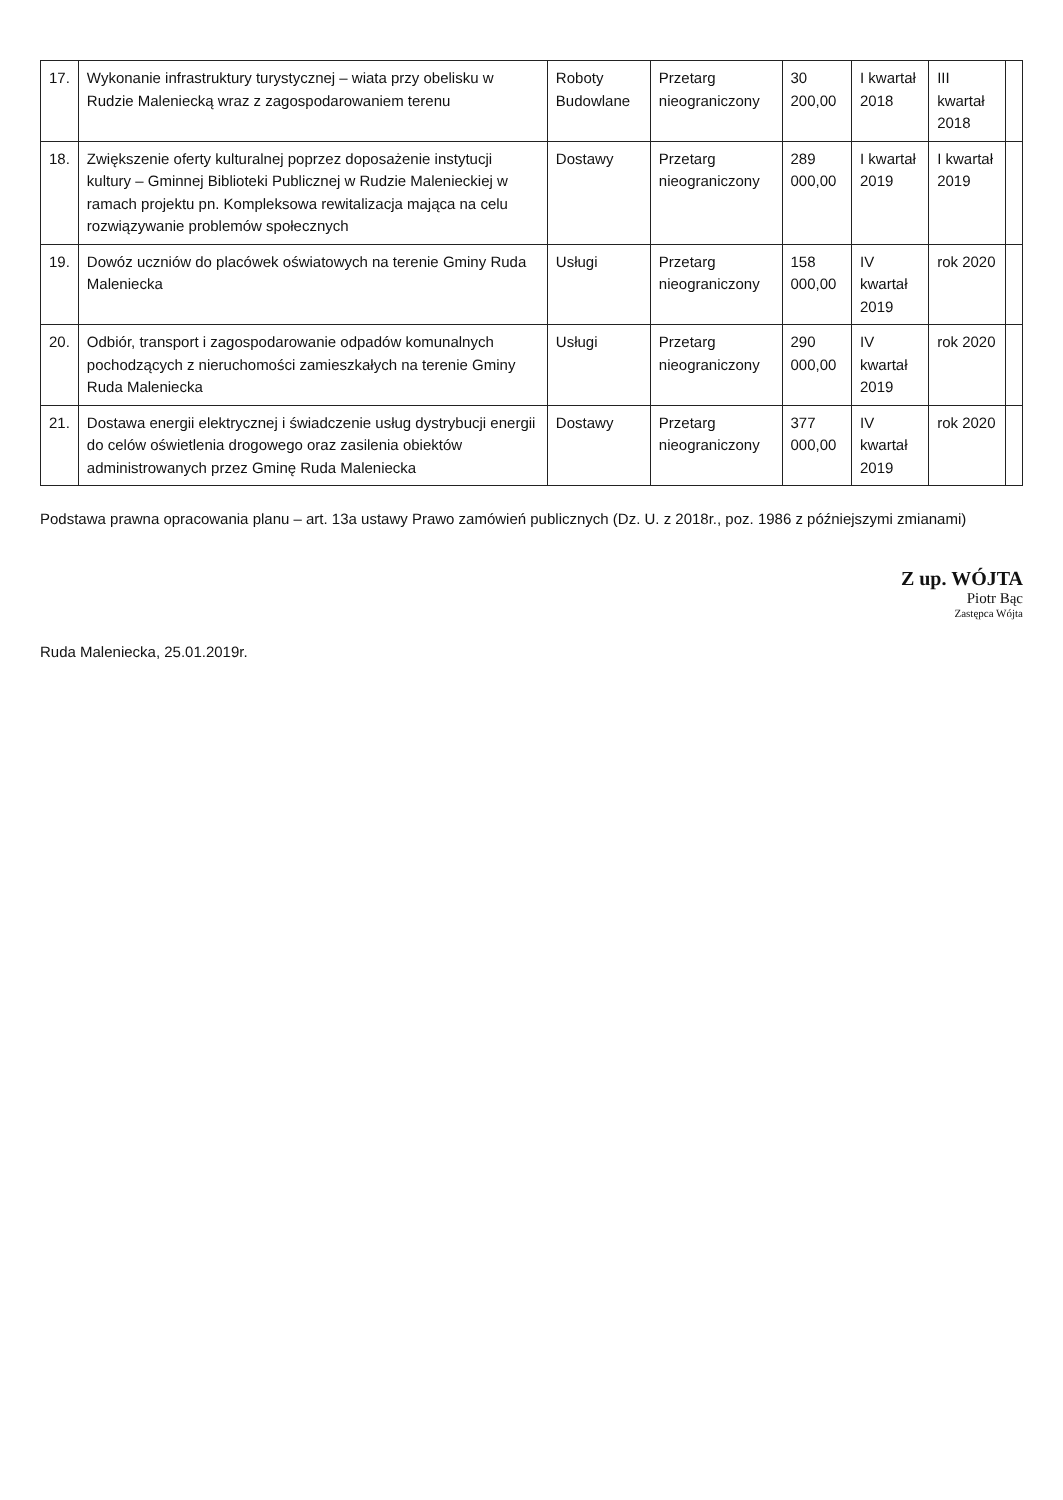| 17. | Wykonanie infrastruktury turystycznej – wiata przy obelisku w Rudzie Maleniecką wraz z zagospodarowaniem terenu | Roboty Budowlane | Przetarg nieograniczony | 30 200,00 | I kwartał 2018 | III kwartał 2018 | |
| 18. | Zwiększenie oferty kulturalnej poprzez doposażenie instytucji kultury – Gminnej Biblioteki Publicznej w Rudzie Malenieckiej w ramach projektu pn. Kompleksowa rewitalizacja mająca na celu rozwiązywanie problemów społecznych | Dostawy | Przetarg nieograniczony | 289 000,00 | I kwartał 2019 | I kwartał 2019 | |
| 19. | Dowóz uczniów do placówek oświatowych na terenie Gminy Ruda Maleniecka | Usługi | Przetarg nieograniczony | 158 000,00 | IV kwartał 2019 | rok 2020 | |
| 20. | Odbiór, transport i zagospodarowanie odpadów komunalnych pochodzących z nieruchomości zamieszkałych na terenie Gminy Ruda Maleniecka | Usługi | Przetarg nieograniczony | 290 000,00 | IV kwartał 2019 | rok 2020 | |
| 21. | Dostawa energii elektrycznej i świadczenie usług dystrybucji energii do celów oświetlenia drogowego oraz zasilenia obiektów administrowanych przez Gminę Ruda Maleniecka | Dostawy | Przetarg nieograniczony | 377 000,00 | IV kwartał 2019 | rok 2020 | |
Podstawa prawna opracowania planu – art. 13a ustawy Prawo zamówień publicznych (Dz. U. z 2018r., poz. 1986 z późniejszymi zmianami)
Z up. WÓJTA
Piotr Bąc
Zastępca Wójta
Ruda Maleniecka, 25.01.2019r.